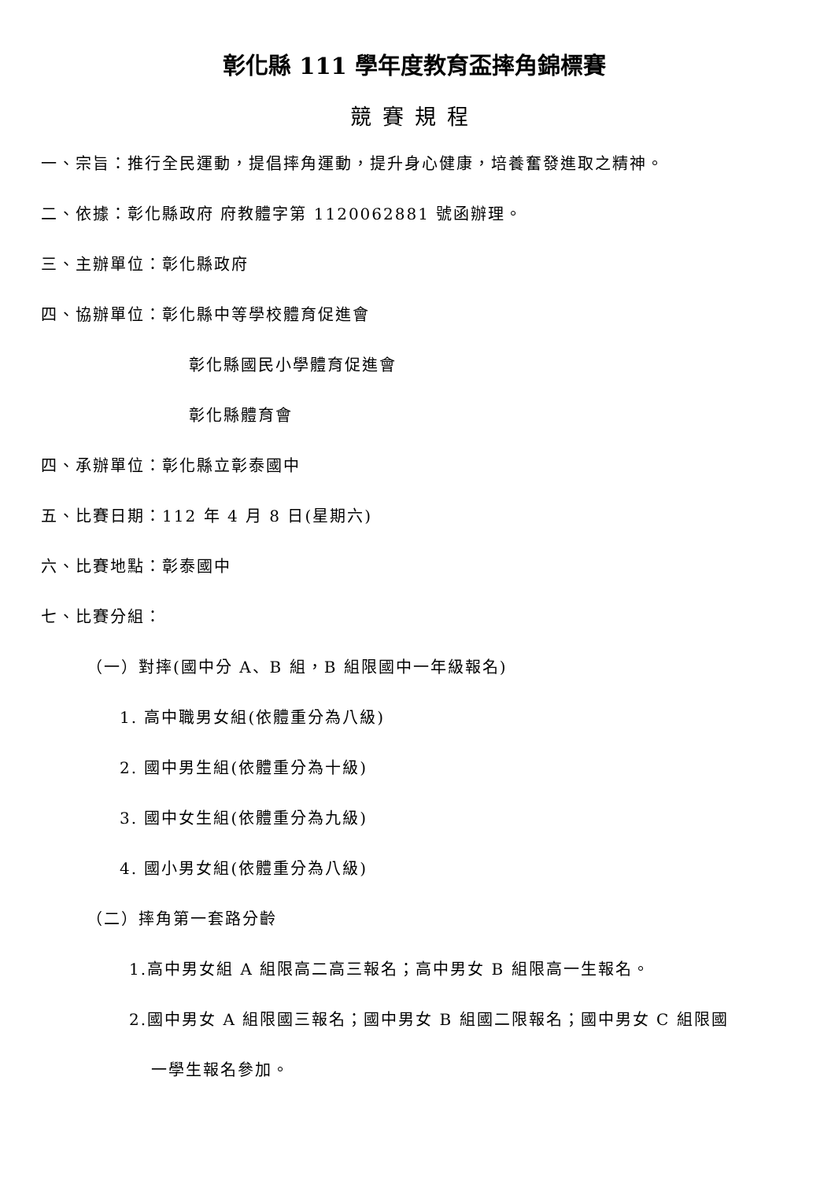彰化縣 111 學年度教育盃摔角錦標賽
競賽規程
一、宗旨：推行全民運動，提倡摔角運動，提升身心健康，培養奮發進取之精神。
二、依據：彰化縣政府 府教體字第 1120062881 號函辦理。
三、主辦單位：彰化縣政府
四、協辦單位：彰化縣中等學校體育促進會
彰化縣國民小學體育促進會
彰化縣體育會
四、承辦單位：彰化縣立彰泰國中
五、比賽日期：112 年 4 月 8 日(星期六)
六、比賽地點：彰泰國中
七、比賽分組：
（一）對摔(國中分 A、B 組，B 組限國中一年級報名)
1. 高中職男女組(依體重分為八級)
2. 國中男生組(依體重分為十級)
3. 國中女生組(依體重分為九級)
4. 國小男女組(依體重分為八級)
（二）摔角第一套路分齡
1.高中男女組 A 組限高二高三報名；高中男女 B 組限高一生報名。
2.國中男女 A 組限國三報名；國中男女 B 組國二限報名；國中男女 C 組限國
一學生報名參加。